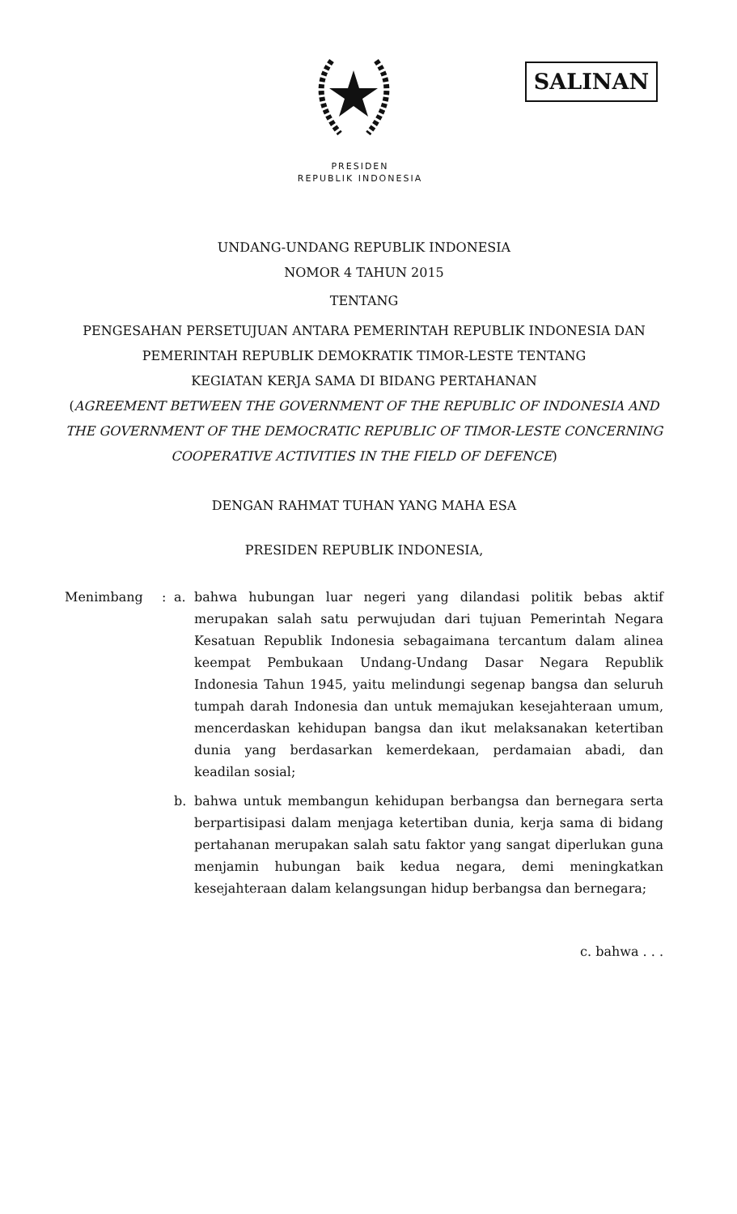SALINAN
PRESIDEN
REPUBLIK INDONESIA
UNDANG-UNDANG REPUBLIK INDONESIA
NOMOR 4 TAHUN 2015
TENTANG
PENGESAHAN PERSETUJUAN ANTARA PEMERINTAH REPUBLIK INDONESIA DAN PEMERINTAH REPUBLIK DEMOKRATIK TIMOR-LESTE TENTANG
KEGIATAN KERJA SAMA DI BIDANG PERTAHANAN
(AGREEMENT BETWEEN THE GOVERNMENT OF THE REPUBLIC OF INDONESIA AND THE GOVERNMENT OF THE DEMOCRATIC REPUBLIC OF TIMOR-LESTE CONCERNING COOPERATIVE ACTIVITIES IN THE FIELD OF DEFENCE)
DENGAN RAHMAT TUHAN YANG MAHA ESA
PRESIDEN REPUBLIK INDONESIA,
Menimbang : a. bahwa hubungan luar negeri yang dilandasi politik bebas aktif merupakan salah satu perwujudan dari tujuan Pemerintah Negara Kesatuan Republik Indonesia sebagaimana tercantum dalam alinea keempat Pembukaan Undang-Undang Dasar Negara Republik Indonesia Tahun 1945, yaitu melindungi segenap bangsa dan seluruh tumpah darah Indonesia dan untuk memajukan kesejahteraan umum, mencerdaskan kehidupan bangsa dan ikut melaksanakan ketertiban dunia yang berdasarkan kemerdekaan, perdamaian abadi, dan keadilan sosial;
b. bahwa untuk membangun kehidupan berbangsa dan bernegara serta berpartisipasi dalam menjaga ketertiban dunia, kerja sama di bidang pertahanan merupakan salah satu faktor yang sangat diperlukan guna menjamin hubungan baik kedua negara, demi meningkatkan kesejahteraan dalam kelangsungan hidup berbangsa dan bernegara;
c. bahwa . . .